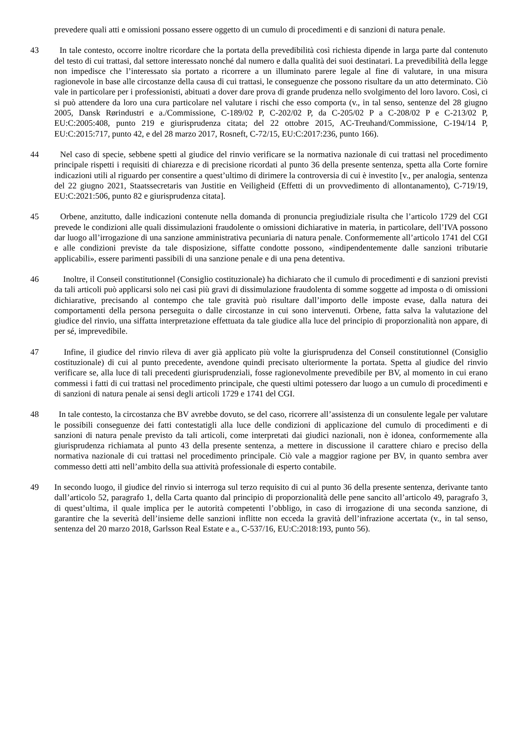prevedere quali atti e omissioni possano essere oggetto di un cumulo di procedimenti e di sanzioni di natura penale.
43 In tale contesto, occorre inoltre ricordare che la portata della prevedibilità così richiesta dipende in larga parte dal contenuto del testo di cui trattasi, dal settore interessato nonché dal numero e dalla qualità dei suoi destinatari. La prevedibilità della legge non impedisce che l’interessato sia portato a ricorrere a un illuminato parere legale al fine di valutare, in una misura ragionevole in base alle circostanze della causa di cui trattasi, le conseguenze che possono risultare da un atto determinato. Ciò vale in particolare per i professionisti, abituati a dover dare prova di grande prudenza nello svolgimento del loro lavoro. Così, ci si può attendere da loro una cura particolare nel valutare i rischi che esso comporta (v., in tal senso, sentenze del 28 giugno 2005, Dansk Rørindustri e a./Commissione, C‑189/02 P, C‑202/02 P, da C‑205/02 P a C‑208/02 P e C‑213/02 P, EU:C:2005:408, punto 219 e giurisprudenza citata; del 22 ottobre 2015, AC-Treuhand/Commissione, C‑194/14 P, EU:C:2015:717, punto 42, e del 28 marzo 2017, Rosneft, C‑72/15, EU:C:2017:236, punto 166).
44 Nel caso di specie, sebbene spetti al giudice del rinvio verificare se la normativa nazionale di cui trattasi nel procedimento principale rispetti i requisiti di chiarezza e di precisione ricordati al punto 36 della presente sentenza, spetta alla Corte fornire indicazioni utili al riguardo per consentire a quest’ultimo di dirimere la controversia di cui è investito [v., per analogia, sentenza del 22 giugno 2021, Staatssecretaris van Justitie en Veiligheid (Effetti di un provvedimento di allontanamento), C‑719/19, EU:C:2021:506, punto 82 e giurisprudenza citata].
45 Orbene, anzitutto, dalle indicazioni contenute nella domanda di pronuncia pregiudiziale risulta che l’articolo 1729 del CGI prevede le condizioni alle quali dissimulazioni fraudolente o omissioni dichiarative in materia, in particolare, dell’IVA possono dar luogo all’irrogazione di una sanzione amministrativa pecuniaria di natura penale. Conformemente all’articolo 1741 del CGI e alle condizioni previste da tale disposizione, siffatte condotte possono, «indipendentemente dalle sanzioni tributarie applicabili», essere parimenti passibili di una sanzione penale e di una pena detentiva.
46 Inoltre, il Conseil constitutionnel (Consiglio costituzionale) ha dichiarato che il cumulo di procedimenti e di sanzioni previsti da tali articoli può applicarsi solo nei casi più gravi di dissimulazione fraudolenta di somme soggette ad imposta o di omissioni dichiarative, precisando al contempo che tale gravità può risultare dall’importo delle imposte evase, dalla natura dei comportamenti della persona perseguita o dalle circostanze in cui sono intervenuti. Orbene, fatta salva la valutazione del giudice del rinvio, una siffatta interpretazione effettuata da tale giudice alla luce del principio di proporzionalità non appare, di per sé, imprevedibile.
47 Infine, il giudice del rinvio rileva di aver già applicato più volte la giurisprudenza del Conseil constitutionnel (Consiglio costituzionale) di cui al punto precedente, avendone quindi precisato ulteriormente la portata. Spetta al giudice del rinvio verificare se, alla luce di tali precedenti giurisprudenziali, fosse ragionevolmente prevedibile per BV, al momento in cui erano commessi i fatti di cui trattasi nel procedimento principale, che questi ultimi potessero dar luogo a un cumulo di procedimenti e di sanzioni di natura penale ai sensi degli articoli 1729 e 1741 del CGI.
48 In tale contesto, la circostanza che BV avrebbe dovuto, se del caso, ricorrere all’assistenza di un consulente legale per valutare le possibili conseguenze dei fatti contestatigli alla luce delle condizioni di applicazione del cumulo di procedimenti e di sanzioni di natura penale previsto da tali articoli, come interpretati dai giudici nazionali, non è idonea, conformemente alla giurisprudenza richiamata al punto 43 della presente sentenza, a mettere in discussione il carattere chiaro e preciso della normativa nazionale di cui trattasi nel procedimento principale. Ciò vale a maggior ragione per BV, in quanto sembra aver commesso detti atti nell’ambito della sua attività professionale di esperto contabile.
49 In secondo luogo, il giudice del rinvio si interroga sul terzo requisito di cui al punto 36 della presente sentenza, derivante tanto dall’articolo 52, paragrafo 1, della Carta quanto dal principio di proporzionalità delle pene sancito all’articolo 49, paragrafo 3, di quest’ultima, il quale implica per le autorità competenti l’obbligo, in caso di irrogazione di una seconda sanzione, di garantire che la severità dell’insieme delle sanzioni inflitte non ecceda la gravità dell’infrazione accertata (v., in tal senso, sentenza del 20 marzo 2018, Garlsson Real Estate e a., C‑537/16, EU:C:2018:193, punto 56).